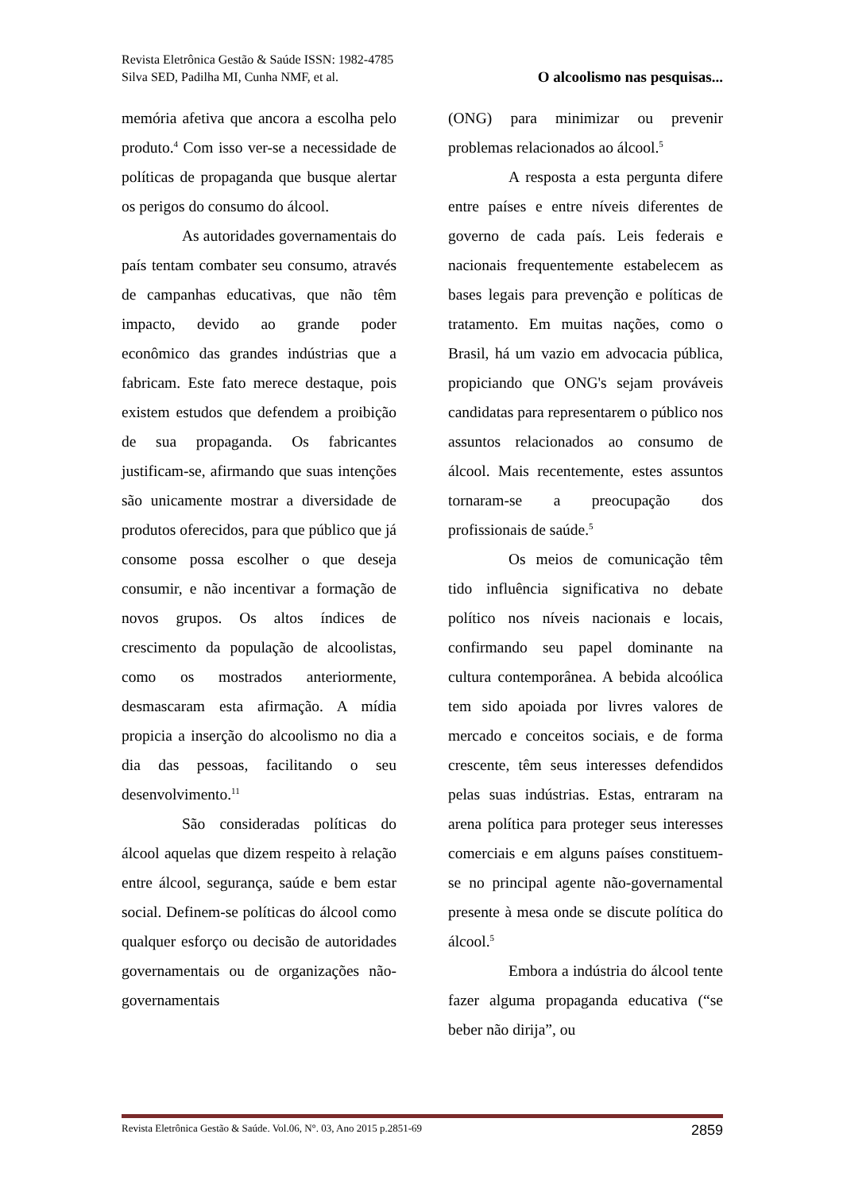Revista Eletrônica Gestão & Saúde ISSN: 1982-4785
Silva SED, Padilha MI, Cunha NMF, et al. O alcoolismo nas pesquisas...
memória afetiva que ancora a escolha pelo produto.<sup>4</sup> Com isso ver-se a necessidade de políticas de propaganda que busque alertar os perigos do consumo do álcool.
As autoridades governamentais do país tentam combater seu consumo, através de campanhas educativas, que não têm impacto, devido ao grande poder econômico das grandes indústrias que a fabricam. Este fato merece destaque, pois existem estudos que defendem a proibição de sua propaganda. Os fabricantes justificam-se, afirmando que suas intenções são unicamente mostrar a diversidade de produtos oferecidos, para que público que já consome possa escolher o que deseja consumir, e não incentivar a formação de novos grupos. Os altos índices de crescimento da população de alcoolistas, como os mostrados anteriormente, desmascaram esta afirmação. A mídia propicia a inserção do alcoolismo no dia a dia das pessoas, facilitando o seu desenvolvimento.<sup>11</sup>
São consideradas políticas do álcool aquelas que dizem respeito à relação entre álcool, segurança, saúde e bem estar social. Definem-se políticas do álcool como qualquer esforço ou decisão de autoridades governamentais ou de organizações não-governamentais
(ONG) para minimizar ou prevenir problemas relacionados ao álcool.<sup>5</sup>
A resposta a esta pergunta difere entre países e entre níveis diferentes de governo de cada país. Leis federais e nacionais frequentemente estabelecem as bases legais para prevenção e políticas de tratamento. Em muitas nações, como o Brasil, há um vazio em advocacia pública, propiciando que ONG's sejam prováveis candidatas para representarem o público nos assuntos relacionados ao consumo de álcool. Mais recentemente, estes assuntos tornaram-se a preocupação dos profissionais de saúde.<sup>5</sup>
Os meios de comunicação têm tido influência significativa no debate político nos níveis nacionais e locais, confirmando seu papel dominante na cultura contemporânea. A bebida alcoólica tem sido apoiada por livres valores de mercado e conceitos sociais, e de forma crescente, têm seus interesses defendidos pelas suas indústrias. Estas, entraram na arena política para proteger seus interesses comerciais e em alguns países constituem-se no principal agente não-governamental presente à mesa onde se discute política do álcool.<sup>5</sup>
Embora a indústria do álcool tente fazer alguma propaganda educativa (“se beber não dirija”, ou
Revista Eletrônica Gestão & Saúde. Vol.06, N°. 03, Ano 2015 p.2851-69 2859